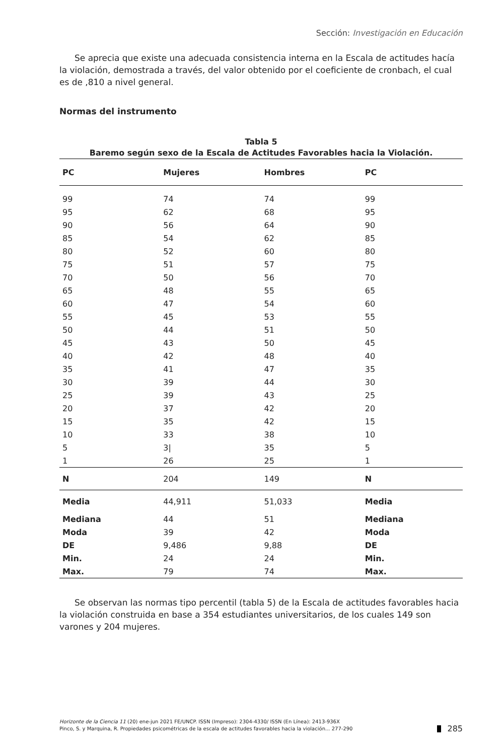Sección: Investigación en Educación
Se aprecia que existe una adecuada consistencia interna en la Escala de actitudes hacía la violación, demostrada a través, del valor obtenido por el coeficiente de cronbach, el cual es de ,810 a nivel general.
Normas del instrumento
Tabla 5
Baremo según sexo de la Escala de Actitudes Favorables hacia la Violación.
| PC | Mujeres | Hombres | PC |
| --- | --- | --- | --- |
| 99 | 74 | 74 | 99 |
| 95 | 62 | 68 | 95 |
| 90 | 56 | 64 | 90 |
| 85 | 54 | 62 | 85 |
| 80 | 52 | 60 | 80 |
| 75 | 51 | 57 | 75 |
| 70 | 50 | 56 | 70 |
| 65 | 48 | 55 | 65 |
| 60 | 47 | 54 | 60 |
| 55 | 45 | 53 | 55 |
| 50 | 44 | 51 | 50 |
| 45 | 43 | 50 | 45 |
| 40 | 42 | 48 | 40 |
| 35 | 41 | 47 | 35 |
| 30 | 39 | 44 | 30 |
| 25 | 39 | 43 | 25 |
| 20 | 37 | 42 | 20 |
| 15 | 35 | 42 | 15 |
| 10 | 33 | 38 | 10 |
| 5 | 3/ | 35 | 5 |
| 1 | 26 | 25 | 1 |
| N | 204 | 149 | N |
| Media | 44,911 | 51,033 | Media |
| Mediana | 44 | 51 | Mediana |
| Moda | 39 | 42 | Moda |
| DE | 9,486 | 9,88 | DE |
| Min. | 24 | 24 | Min. |
| Max. | 79 | 74 | Max. |
Se observan las normas tipo percentil (tabla 5) de la Escala de actitudes favorables hacia la violación construida en base a 354 estudiantes universitarios, de los cuales 149 son varones y 204 mujeres.
Horizonte de la Ciencia 11 (20) ene-jun 2021 FE/UNCP. ISSN (Impreso): 2304-4330/ ISSN (En Línea): 2413-936X
Pinco, S. y Marquina, R. Propiedades psicométricas de la escala de actitudes favorables hacia la violación... 277-290
285